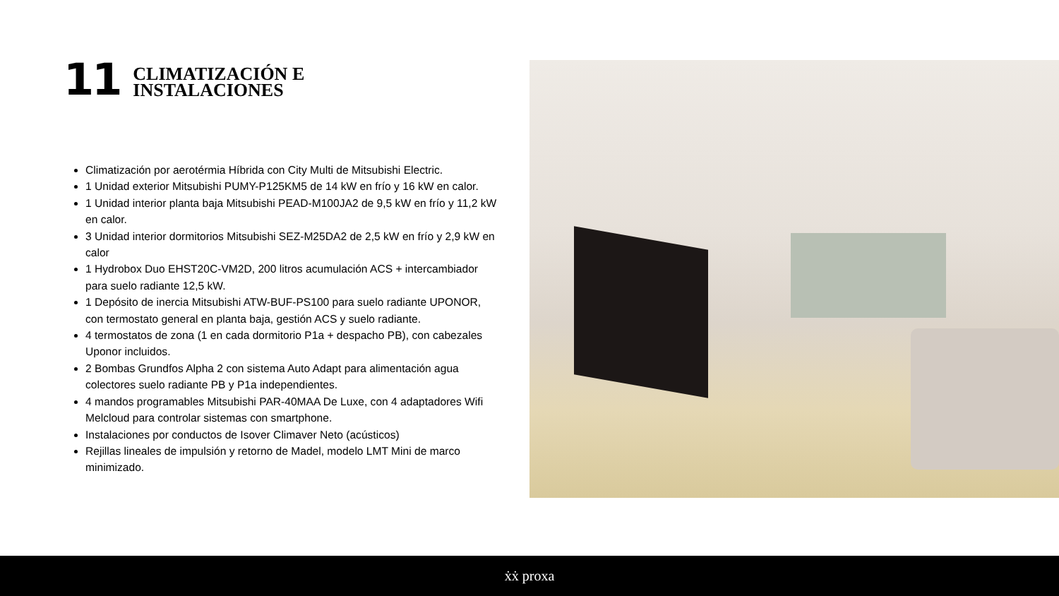11
CLIMATIZACIÓN E
INSTALACIONES
Climatización por aerotérmia Híbrida con City Multi de Mitsubishi Electric.
1 Unidad exterior Mitsubishi PUMY-P125KM5 de 14 kW en frío y 16 kW en calor.
1 Unidad interior planta baja Mitsubishi PEAD-M100JA2 de 9,5 kW en frío y 11,2 kW en calor.
3 Unidad interior dormitorios Mitsubishi SEZ-M25DA2 de 2,5 kW en frío y 2,9 kW en calor
1 Hydrobox Duo EHST20C-VM2D, 200 litros acumulación ACS + intercambiador para suelo radiante 12,5 kW.
1 Depósito de inercia Mitsubishi ATW-BUF-PS100 para suelo radiante UPONOR, con termostato general en planta baja, gestión ACS y suelo radiante.
4 termostatos de zona (1 en cada dormitorio P1a + despacho PB), con cabezales Uponor incluidos.
2 Bombas Grundfos Alpha 2 con sistema Auto Adapt para alimentación agua colectores suelo radiante PB y P1a independientes.
4 mandos programables Mitsubishi PAR-40MAA De Luxe, con 4 adaptadores Wifi Melcloud para controlar sistemas con smartphone.
Instalaciones por conductos de Isover Climaver Neto (acústicos)
Rejillas lineales de impulsión y retorno de Madel, modelo LMT Mini de marco minimizado.
ẋẋ proxa